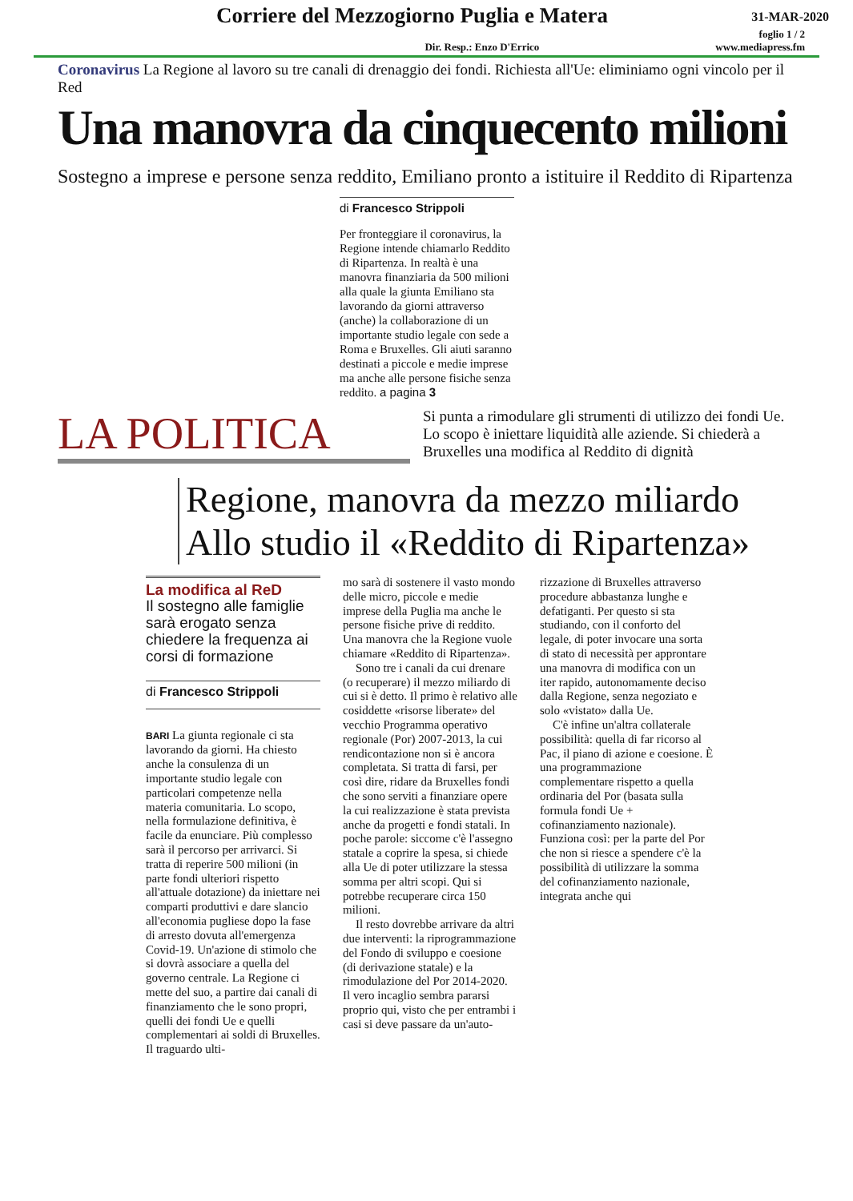Corriere del Mezzogiorno Puglia e Matera
31-MAR-2020
foglio 1 / 2
Dir. Resp.: Enzo D'Errico www.mediapress.fm
Coronavirus La Regione al lavoro su tre canali di drenaggio dei fondi. Richiesta all'Ue: eliminiamo ogni vincolo per il Red
Una manovra da cinquecento milioni
Sostegno a imprese e persone senza reddito, Emiliano pronto a istituire il Reddito di Ripartenza
di Francesco Strippoli
Per fronteggiare il coronavirus, la Regione intende chiamarlo Reddito di Ripartenza. In realtà è una manovra finanziaria da 500 milioni alla quale la giunta Emiliano sta lavorando da giorni attraverso (anche) la collaborazione di un importante studio legale con sede a Roma e Bruxelles. Gli aiuti saranno destinati a piccole e medie imprese ma anche alle persone fisiche senza reddito. a pagina 3
LA POLITICA
Si punta a rimodulare gli strumenti di utilizzo dei fondi Ue. Lo scopo è iniettare liquidità alle aziende. Si chiederà a Bruxelles una modifica al Reddito di dignità
Regione, manovra da mezzo miliardo
Allo studio il «Reddito di Ripartenza»
La modifica al ReD
Il sostegno alle famiglie sarà erogato senza chiedere la frequenza ai corsi di formazione
di Francesco Strippoli
BARI La giunta regionale ci sta lavorando da giorni. Ha chiesto anche la consulenza di un importante studio legale con particolari competenze nella materia comunitaria. Lo scopo, nella formulazione definitiva, è facile da enunciare. Più complesso sarà il percorso per arrivarci. Si tratta di reperire 500 milioni (in parte fondi ulteriori rispetto all'attuale dotazione) da iniettare nei comparti produttivi e dare slancio all'economia pugliese dopo la fase di arresto dovuta all'emergenza Covid-19. Un'azione di stimolo che si dovrà associare a quella del governo centrale. La Regione ci mette del suo, a partire dai canali di finanziamento che le sono propri, quelli dei fondi Ue e quelli complementari ai soldi di Bruxelles. Il traguardo ulti-
mo sarà di sostenere il vasto mondo delle micro, piccole e medie imprese della Puglia ma anche le persone fisiche prive di reddito. Una manovra che la Regione vuole chiamare «Reddito di Ripartenza».
Sono tre i canali da cui drenare (o recuperare) il mezzo miliardo di cui si è detto. Il primo è relativo alle cosiddette «risorse liberate» del vecchio Programma operativo regionale (Por) 2007-2013, la cui rendicontazione non si è ancora completata. Si tratta di farsi, per così dire, ridare da Bruxelles fondi che sono serviti a finanziare opere la cui realizzazione è stata prevista anche da progetti e fondi statali. In poche parole: siccome c'è l'assegno statale a coprire la spesa, si chiede alla Ue di poter utilizzare la stessa somma per altri scopi. Qui si potrebbe recuperare circa 150 milioni.
Il resto dovrebbe arrivare da altri due interventi: la riprogrammazione del Fondo di sviluppo e coesione (di derivazione statale) e la rimodulazione del Por 2014-2020. Il vero incaglio sembra pararsi proprio qui, visto che per entrambi i casi si deve passare da un'auto-
rizzazione di Bruxelles attraverso procedure abbastanza lunghe e defatiganti. Per questo si sta studiando, con il conforto del legale, di poter invocare una sorta di stato di necessità per approntare una manovra di modifica con un iter rapido, autonomamente deciso dalla Regione, senza negoziato e solo «vistato» dalla Ue.
C'è infine un'altra collaterale possibilità: quella di far ricorso al Pac, il piano di azione e coesione. È una programmazione complementare rispetto a quella ordinaria del Por (basata sulla formula fondi Ue + cofinanziamento nazionale). Funziona così: per la parte del Por che non si riesce a spendere c'è la possibilità di utilizzare la somma del cofinanziamento nazionale, integrata anche qui